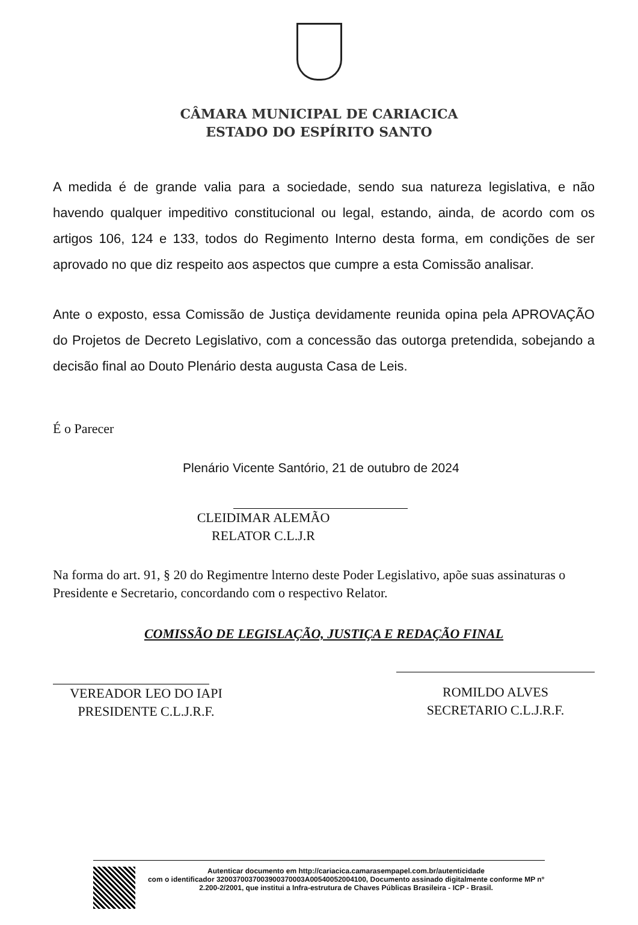CÂMARA MUNICIPAL DE CARIACICA
ESTADO DO ESPÍRITO SANTO
A medida é de grande valia para a sociedade, sendo sua natureza legislativa, e não havendo qualquer impeditivo constitucional ou legal, estando, ainda, de acordo com os artigos 106, 124 e 133, todos do Regimento Interno desta forma, em condições de ser aprovado no que diz respeito aos aspectos que cumpre a esta Comissão analisar.
Ante o exposto, essa Comissão de Justiça devidamente reunida opina pela APROVAÇÃO do Projetos de Decreto Legislativo, com a concessão das outorga pretendida, sobejando a decisão final ao Douto Plenário desta augusta Casa de Leis.
É o Parecer
Plenário Vicente Santório, 21 de outubro de 2024
CLEIDIMAR ALEMÃO
RELATOR C.L.J.R
Na forma do art. 91, § 20 do Regimentre lnterno deste Poder Legislativo, apõe suas assinaturas o Presidente e Secretario, concordando com o respectivo Relator.
COMISSÃO DE LEGISLAÇÃO, JUSTIÇA E REDAÇÃO FINAL
VEREADOR LEO DO IAPI
PRESIDENTE C.L.J.R.F.
ROMILDO ALVES
SECRETARIO C.L.J.R.F.
Autenticar documento em http://cariacica.camarasempapel.com.br/autenticidade
com o identificador 3200370037003900370003A00540052004100, Documento assinado digitalmente conforme MP nº 2.200-2/2001, que institui a Infra-estrutura de Chaves Públicas Brasileira - ICP - Brasil.